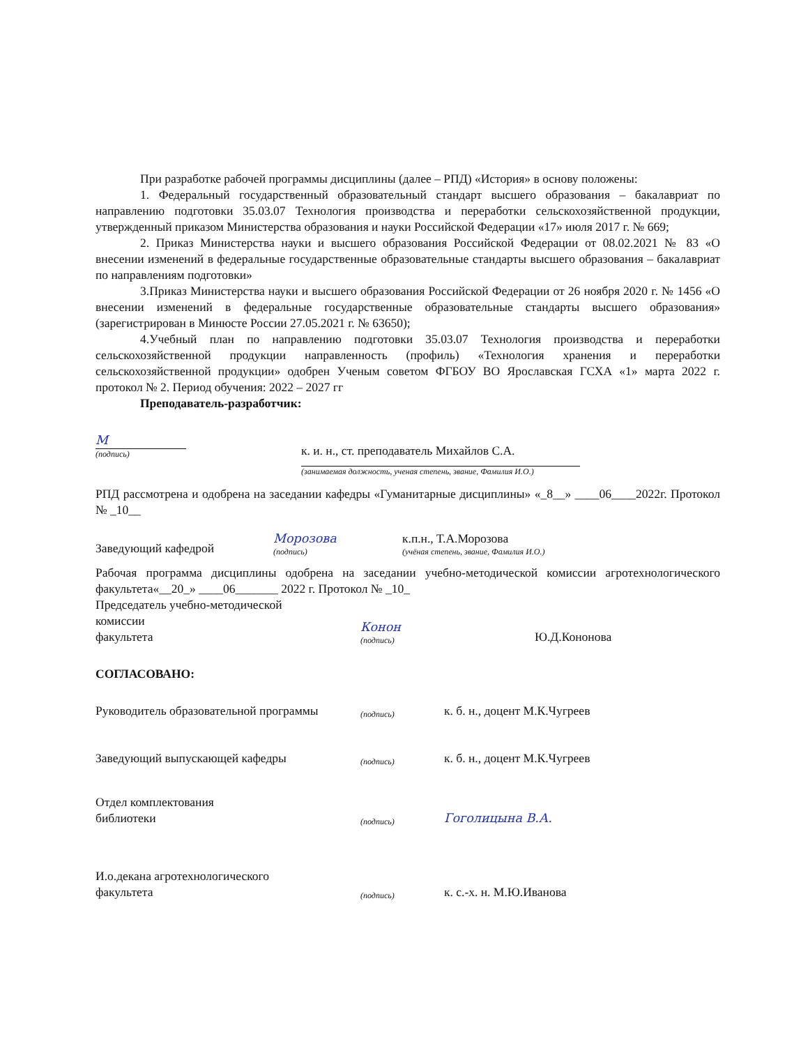При разработке рабочей программы дисциплины (далее – РПД) «История» в основу положены:
1. Федеральный государственный образовательный стандарт высшего образования – бакалавриат по направлению подготовки 35.03.07 Технология производства и переработки сельскохозяйственной продукции, утвержденный приказом Министерства образования и науки Российской Федерации «17» июля 2017 г. № 669;
2. Приказ Министерства науки и высшего образования Российской Федерации от 08.02.2021 № 83 «О внесении изменений в федеральные государственные образовательные стандарты высшего образования – бакалавриат по направлениям подготовки»
3.Приказ Министерства науки и высшего образования Российской Федерации от 26 ноября 2020 г. № 1456 «О внесении изменений в федеральные государственные образовательные стандарты высшего образования» (зарегистрирован в Минюсте России 27.05.2021 г. № 63650);
4.Учебный план по направлению подготовки 35.03.07 Технология производства и переработки сельскохозяйственной продукции направленность (профиль) «Технология хранения и переработки сельскохозяйственной продукции» одобрен Ученым советом ФГБОУ ВО Ярославская ГСХА «1» марта 2022 г. протокол № 2. Период обучения: 2022 – 2027 гг
Преподаватель-разработчик:
М
(подпись)
к. и. н., ст. преподаватель Михайлов С.А.
(занимаемая должность, ученая степень, звание, Фамилия И.О.)
РПД рассмотрена и одобрена на заседании кафедры «Гуманитарные дисциплины» «_8__» ____06____2022г. Протокол № _10__
Заведующий кафедрой
Морозова
(подпись)
к.п.н., Т.А.Морозова
(учёная степень, звание, Фамилия И.О.)
Рабочая программа дисциплины одобрена на заседании учебно-методической комиссии агротехнологического факультета«__20_» ____06_______ 2022 г. Протокол № _10_
Председатель учебно-методической
комиссии
факультета
Конон
(подпись)
Ю.Д.Кононова
СОГЛАСОВАНО:
Руководитель образовательной программы
(подпись)
к. б. н., доцент М.К.Чугреев
Заведующий выпускающей кафедры
(подпись)
к. б. н., доцент М.К.Чугреев
Отдел комплектования
библиотеки
(подпись)
Гоголицына В.А.
И.о.декана агротехнологического
факультета
(подпись)
к. с.-х. н. М.Ю.Иванова